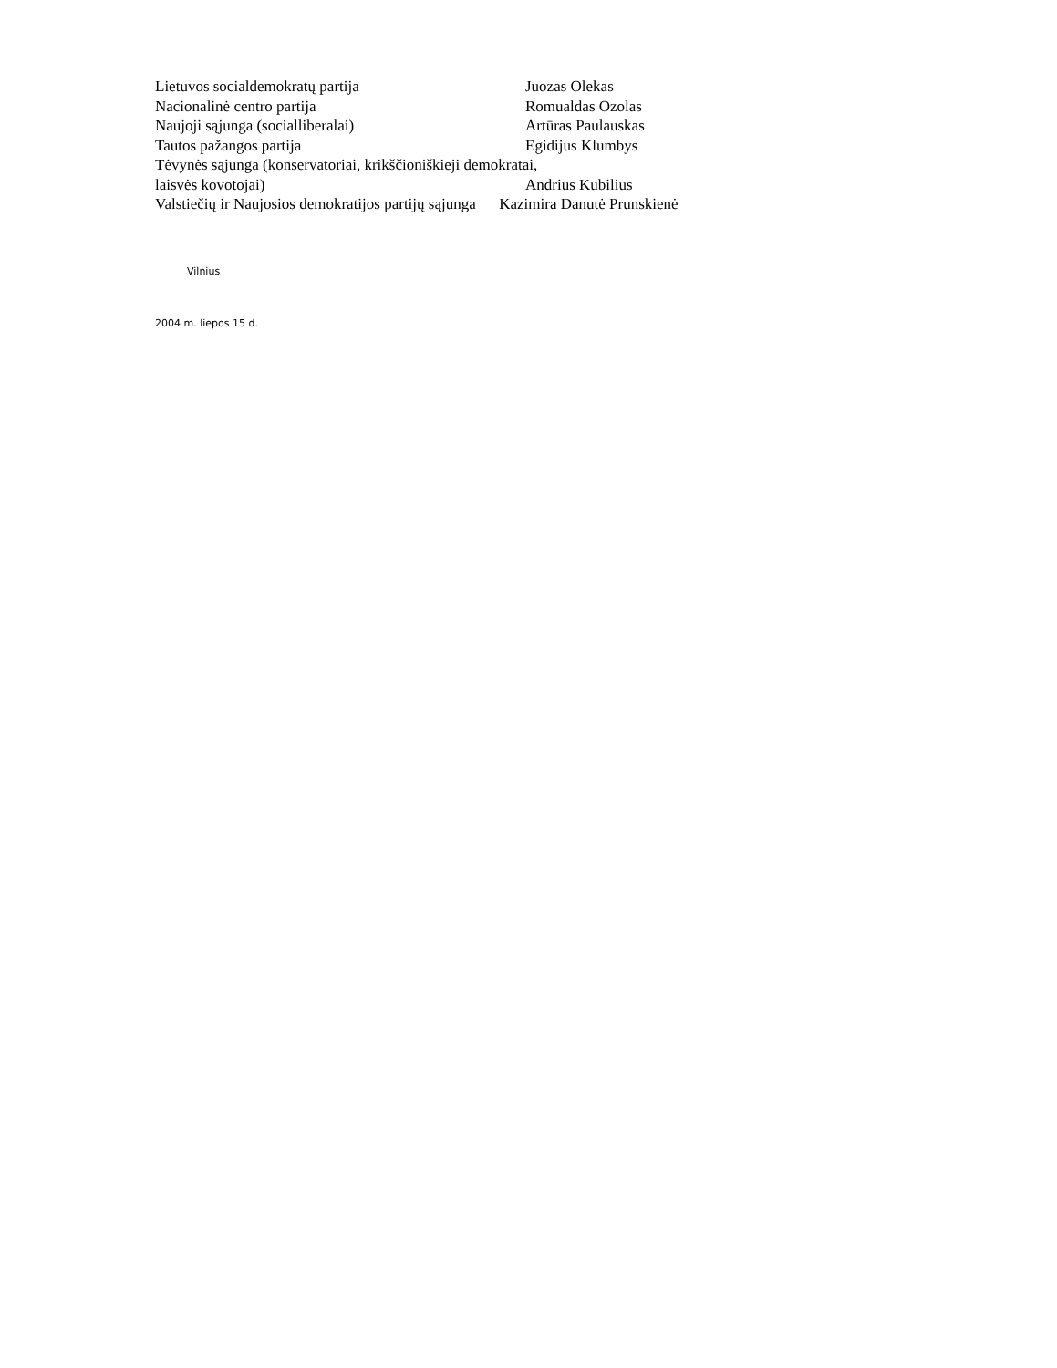Lietuvos socialdemokratų partija Juozas Olekas
Nacionalinė centro partija Romualdas Ozolas
Naujoji sąjunga (socialliberalai) Artūras Paulauskas
Tautos pažangos partija Egidijus Klumbys
Tėvynės sąjunga (konservatoriai, krikščioniškieji demokratai,
laisvės kovotojai) Andrius Kubilius
Valstiečių ir Naujosios demokratijos partijų sąjunga Kazimira Danutė Prunskienė
Vilnius
2004 m. liepos 15 d.